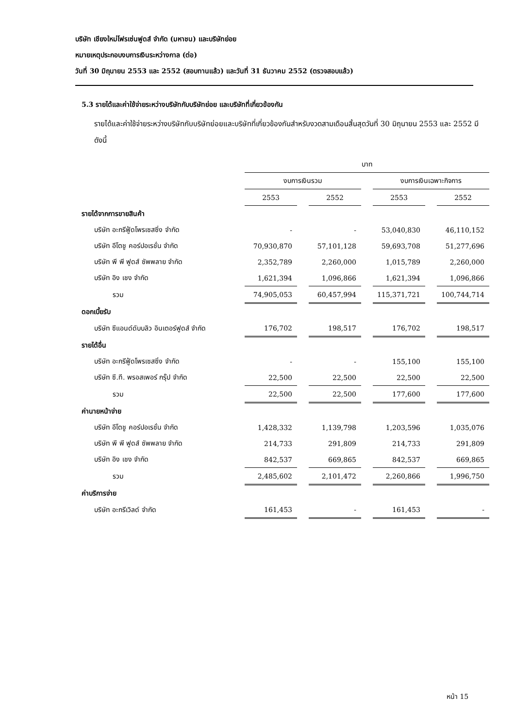บริษัท เชียงใหม่โฟรเซ่นฟูดส์ จำกัด (มหาชน) และบริษัทย่อย
หมายเหตุประกอบงบการเงินระหว่างกาล (ต่อ)
วันที่ 30 มิถุนายน 2553 และ 2552 (สอบทานแล้ว) และวันที่ 31 ธันวาคม 2552 (ตรวจสอบแล้ว)
5.3 รายได้และค่าใช้จ่ายระหว่างบริษัทกับบริษัทย่อย และบริษัทที่เกี่ยวข้องกัน
รายได้และค่าใช้จ่ายระหว่างบริษัทกับบริษัทย่อยและบริษัทที่เกี่ยวข้องกันสำหรับงวดสามเดือนสิ้นสุดวันที่ 30 มิถุนายน 2553 และ 2552 มีดังนี้
| | บาท | | | | | | |
| --- | --- | --- | --- | --- | --- | --- | --- |
| | งบการเงินรวม | | | | งบการเงินเฉพาะกิจการ | | |
| | 2553 | | 2552 | | 2553 | | 2552 |
| รายได้จากการขายสินค้า | | | | | | | |
| บริษัท อะกรีฟู้ดโพรเซสซิ่ง จำกัด | - | | - | | 53,040,830 | | 46,110,152 |
| บริษัท อีโตชู คอร์ปอเรชั่น จำกัด | 70,930,870 | | 57,101,128 | | 59,693,708 | | 51,277,696 |
| บริษัท พี พี ฟูดส์ ซัพพลาย จำกัด | 2,352,789 | | 2,260,000 | | 1,015,789 | | 2,260,000 |
| บริษัท อิง เชง จำกัด | 1,621,394 | | 1,096,866 | | 1,621,394 | | 1,096,866 |
| รวม | 74,905,053 | | 60,457,994 | | 115,371,721 | | 100,744,714 |
| ดอกเบี้ยรับ | | | | | | | |
| บริษัท ซีแอนด์ดับบลิว อินเตอร์ฟูดส์ จำกัด | 176,702 | | 198,517 | | 176,702 | | 198,517 |
| รายได้อื่น | | | | | | | |
| บริษัท อะกรีฟู้ดโพรเซสซิ่ง จำกัด | - | | - | | 155,100 | | 155,100 |
| บริษัท ซี.ที. พรอสเพอร์ กรุ๊ป จำกัด | 22,500 | | 22,500 | | 22,500 | | 22,500 |
| รวม | 22,500 | | 22,500 | | 177,600 | | 177,600 |
| ค่านายหน้าจ่าย | | | | | | | |
| บริษัท อีโตชู คอร์ปอเรชั่น จำกัด | 1,428,332 | | 1,139,798 | | 1,203,596 | | 1,035,076 |
| บริษัท พี พี ฟูดส์ ซัพพลาย จำกัด | 214,733 | | 291,809 | | 214,733 | | 291,809 |
| บริษัท อิง เชง จำกัด | 842,537 | | 669,865 | | 842,537 | | 669,865 |
| รวม | 2,485,602 | | 2,101,472 | | 2,260,866 | | 1,996,750 |
| ค่าบริการจ่าย | | | | | | | |
| บริษัท อะกรีเวิลด์ จำกัด | 161,453 | | - | | 161,453 | | - |
หน้า 15